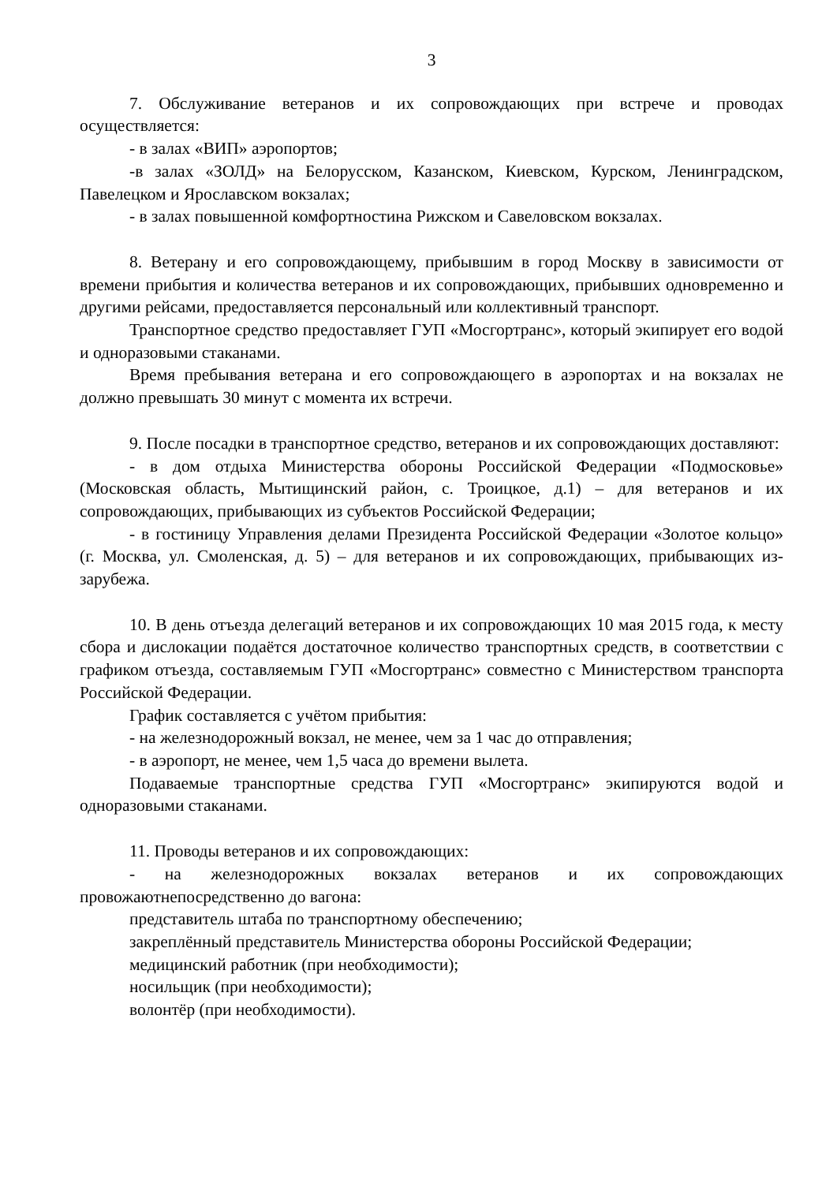3
7. Обслуживание ветеранов и их сопровождающих при встрече и проводах осуществляется:
- в залах «ВИП» аэропортов;
-в залах «ЗОЛД» на Белорусском, Казанском, Киевском, Курском, Ленинградском, Павелецком и Ярославском вокзалах;
- в залах повышенной комфортностина Рижском и Савеловском вокзалах.
8. Ветерану и его сопровождающему, прибывшим в город Москву в зависимости от времени прибытия и количества ветеранов и их сопровождающих, прибывших одновременно и другими рейсами, предоставляется персональный или коллективный транспорт.
Транспортное средство предоставляет ГУП «Мосгортранс», который экипирует его водой и одноразовыми стаканами.
Время пребывания ветерана и его сопровождающего в аэропортах и на вокзалах не должно превышать 30 минут с момента их встречи.
9. После посадки в транспортное средство, ветеранов и их сопровождающих доставляют:
- в дом отдыха Министерства обороны Российской Федерации «Подмосковье» (Московская область, Мытищинский район, с. Троицкое, д.1) – для ветеранов и их сопровождающих, прибывающих из субъектов Российской Федерации;
- в гостиницу Управления делами Президента Российской Федерации «Золотое кольцо» (г. Москва, ул. Смоленская, д. 5) – для ветеранов и их сопровождающих, прибывающих из-зарубежа.
10. В день отъезда делегаций ветеранов и их сопровождающих 10 мая 2015 года, к месту сбора и дислокации подаётся достаточное количество транспортных средств, в соответствии с графиком отъезда, составляемым ГУП «Мосгортранс» совместно с Министерством транспорта Российской Федерации.
График составляется с учётом прибытия:
- на железнодорожный вокзал, не менее, чем за 1 час до отправления;
- в аэропорт, не менее, чем 1,5 часа до времени вылета.
Подаваемые транспортные средства ГУП «Мосгортранс» экипируются водой и одноразовыми стаканами.
11. Проводы ветеранов и их сопровождающих:
- на железнодорожных вокзалах ветеранов и их сопровождающих провожаютнепосредственно до вагона:
представитель штаба по транспортному обеспечению;
закреплённый представитель Министерства обороны Российской Федерации;
медицинский работник (при необходимости);
носильщик (при необходимости);
волонтёр (при необходимости).